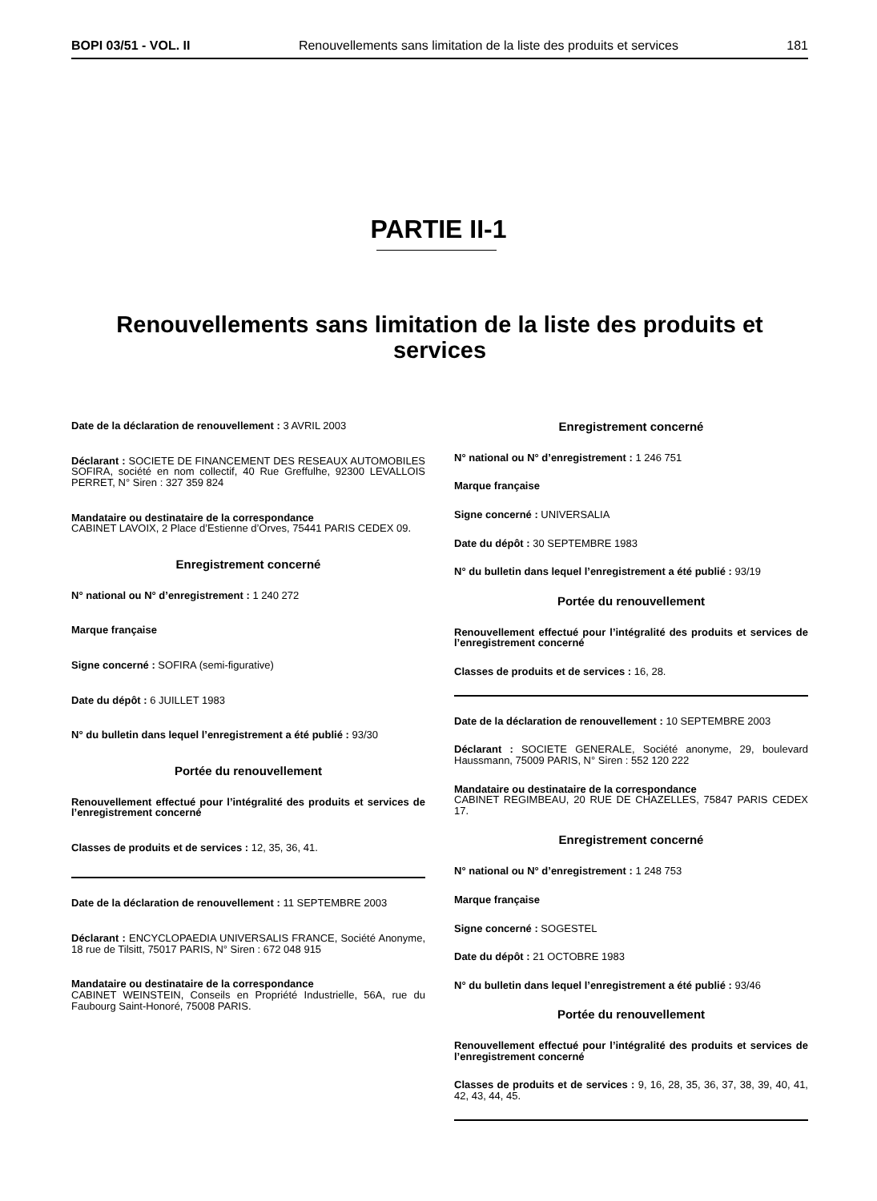BOPI 03/51 - VOL. II Renouvellements sans limitation de la liste des produits et services 181
PARTIE II-1
Renouvellements sans limitation de la liste des produits et services
Date de la déclaration de renouvellement : 3 AVRIL 2003
Déclarant : SOCIETE DE FINANCEMENT DES RESEAUX AUTOMOBILES SOFIRA, société en nom collectif, 40 Rue Greffulhe, 92300 LEVALLOIS PERRET, N° Siren : 327 359 824
Mandataire ou destinataire de la correspondance
CABINET LAVOIX, 2 Place d’Estienne d’Orves, 75441 PARIS CEDEX 09.
Enregistrement concerné
N° national ou N° d’enregistrement : 1 240 272
Marque française
Signe concerné : SOFIRA (semi-figurative)
Date du dépôt : 6 JUILLET 1983
N° du bulletin dans lequel l’enregistrement a été publié : 93/30
Portée du renouvellement
Renouvellement effectué pour l’intégralité des produits et services de l’enregistrement concerné
Classes de produits et de services : 12, 35, 36, 41.
Date de la déclaration de renouvellement : 11 SEPTEMBRE 2003
Déclarant : ENCYCLOPAEDIA UNIVERSALIS FRANCE, Société Anonyme, 18 rue de Tilsitt, 75017 PARIS, N° Siren : 672 048 915
Mandataire ou destinataire de la correspondance
CABINET WEINSTEIN, Conseils en Propriété Industrielle, 56A, rue du Faubourg Saint-Honoré, 75008 PARIS.
Enregistrement concerné
N° national ou N° d’enregistrement : 1 246 751
Marque française
Signe concerné : UNIVERSALIA
Date du dépôt : 30 SEPTEMBRE 1983
N° du bulletin dans lequel l’enregistrement a été publié : 93/19
Portée du renouvellement
Renouvellement effectué pour l’intégralité des produits et services de l’enregistrement concerné
Classes de produits et de services : 16, 28.
Date de la déclaration de renouvellement : 10 SEPTEMBRE 2003
Déclarant : SOCIETE GENERALE, Société anonyme, 29, boulevard Haussmann, 75009 PARIS, N° Siren : 552 120 222
Mandataire ou destinataire de la correspondance
CABINET REGIMBEAU, 20 RUE DE CHAZELLES, 75847 PARIS CEDEX 17.
Enregistrement concerné
N° national ou N° d’enregistrement : 1 248 753
Marque française
Signe concerné : SOGESTEL
Date du dépôt : 21 OCTOBRE 1983
N° du bulletin dans lequel l’enregistrement a été publié : 93/46
Portée du renouvellement
Renouvellement effectué pour l’intégralité des produits et services de l’enregistrement concerné
Classes de produits et de services : 9, 16, 28, 35, 36, 37, 38, 39, 40, 41, 42, 43, 44, 45.